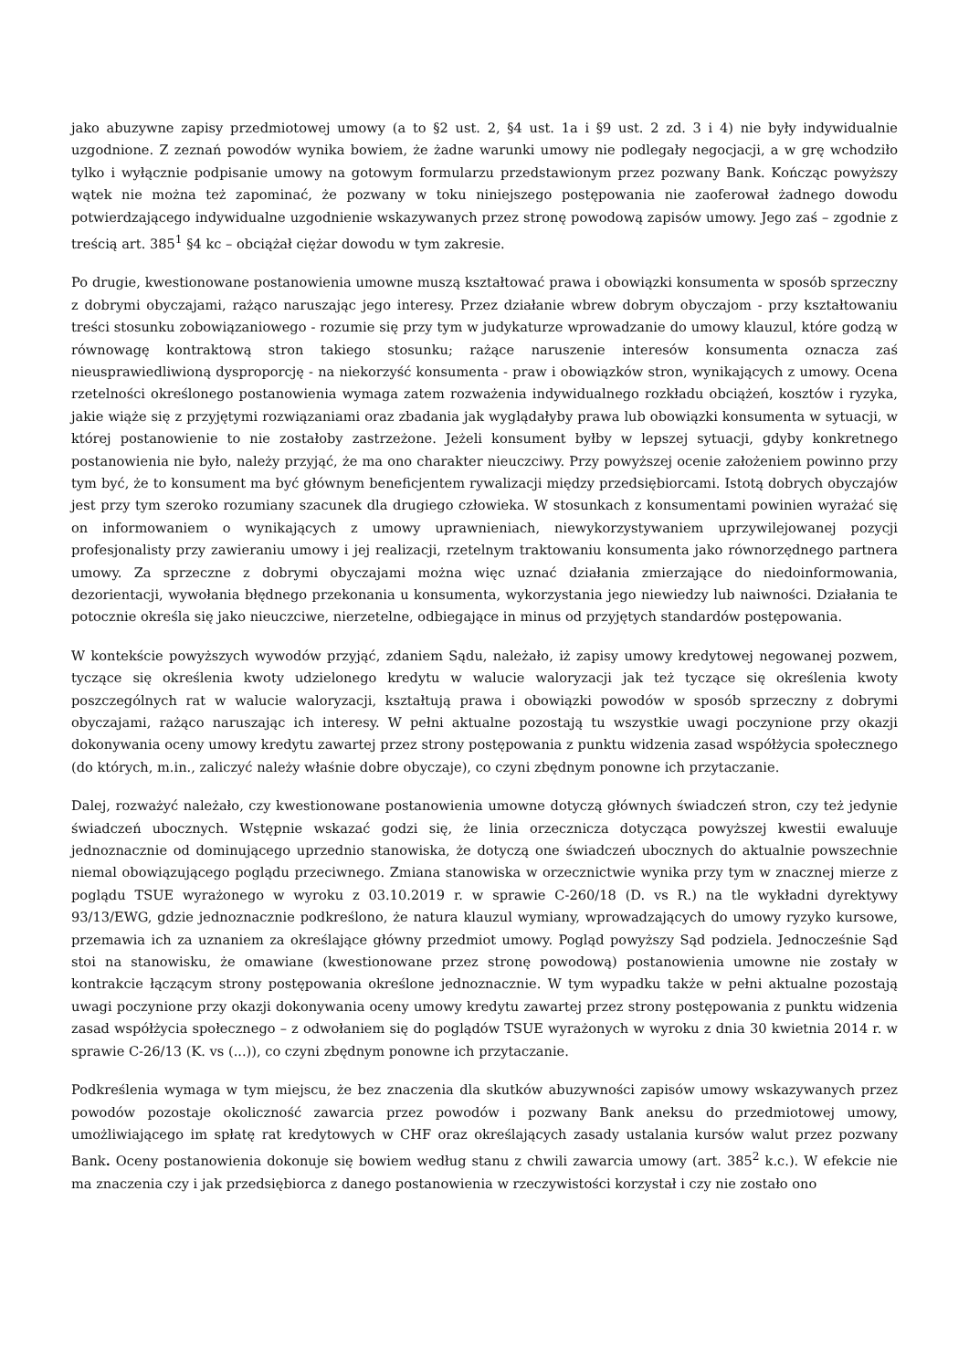jako abuzywne zapisy przedmiotowej umowy (a to §2 ust. 2, §4 ust. 1a i §9 ust. 2 zd. 3 i 4) nie były indywidualnie uzgodnione. Z zeznań powodów wynika bowiem, że żadne warunki umowy nie podlegały negocjacji, a w grę wchodziło tylko i wyłącznie podpisanie umowy na gotowym formularzu przedstawionym przez pozwany Bank. Kończąc powyższy wątek nie można też zapominać, że pozwany w toku niniejszego postępowania nie zaoferował żadnego dowodu potwierdzającego indywidualne uzgodnienie wskazywanych przez stronę powodową zapisów umowy. Jego zaś – zgodnie z treścią art. 385<sup>1</sup> §4 kc – obciążał ciężar dowodu w tym zakresie.
Po drugie, kwestionowane postanowienia umowne muszą kształtować prawa i obowiązki konsumenta w sposób sprzeczny z dobrymi obyczajami, rażąco naruszając jego interesy. Przez działanie wbrew dobrym obyczajom - przy kształtowaniu treści stosunku zobowiązaniowego - rozumie się przy tym w judykaturze wprowadzanie do umowy klauzul, które godzą w równowagę kontraktową stron takiego stosunku; rażące naruszenie interesów konsumenta oznacza zaś nieusprawiedliwioną dysproporcję - na niekorzyść konsumenta - praw i obowiązków stron, wynikających z umowy. Ocena rzetelności określonego postanowienia wymaga zatem rozważenia indywidualnego rozkładu obciążeń, kosztów i ryzyka, jakie wiąże się z przyjętymi rozwiązaniami oraz zbadania jak wyglądałyby prawa lub obowiązki konsumenta w sytuacji, w której postanowienie to nie zostałoby zastrzeżone. Jeżeli konsument byłby w lepszej sytuacji, gdyby konkretnego postanowienia nie było, należy przyjąć, że ma ono charakter nieuczciwy. Przy powyższej ocenie założeniem powinno przy tym być, że to konsument ma być głównym beneficjentem rywalizacji między przedsiębiorcami. Istotą dobrych obyczajów jest przy tym szeroko rozumiany szacunek dla drugiego człowieka. W stosunkach z konsumentami powinien wyrażać się on informowaniem o wynikających z umowy uprawnieniach, niewykorzystywaniem uprzywilejowanej pozycji profesjonalisty przy zawieraniu umowy i jej realizacji, rzetelnym traktowaniu konsumenta jako równorzędnego partnera umowy. Za sprzeczne z dobrymi obyczajami można więc uznać działania zmierzające do niedoinformowania, dezorientacji, wywołania błędnego przekonania u konsumenta, wykorzystania jego niewiedzy lub naiwności. Działania te potocznie określa się jako nieuczciwe, nierzetelne, odbiegające in minus od przyjętych standardów postępowania.
W kontekście powyższych wywodów przyjąć, zdaniem Sądu, należało, iż zapisy umowy kredytowej negowanej pozwem, tyczące się określenia kwoty udzielonego kredytu w walucie waloryzacji jak też tyczące się określenia kwoty poszczególnych rat w walucie waloryzacji, kształtują prawa i obowiązki powodów w sposób sprzeczny z dobrymi obyczajami, rażąco naruszając ich interesy. W pełni aktualne pozostają tu wszystkie uwagi poczynione przy okazji dokonywania oceny umowy kredytu zawartej przez strony postępowania z punktu widzenia zasad współżycia społecznego (do których, m.in., zaliczyć należy właśnie dobre obyczaje), co czyni zbędnym ponowne ich przytaczanie.
Dalej, rozważyć należało, czy kwestionowane postanowienia umowne dotyczą głównych świadczeń stron, czy też jedynie świadczeń ubocznych. Wstępnie wskazać godzi się, że linia orzecznicza dotycząca powyższej kwestii ewaluuje jednoznacznie od dominującego uprzednio stanowiska, że dotyczą one świadczeń ubocznych do aktualnie powszechnie niemal obowiązującego poglądu przeciwnego. Zmiana stanowiska w orzecznictwie wynika przy tym w znacznej mierze z poglądu TSUE wyrażonego w wyroku z 03.10.2019 r. w sprawie C-260/18 (D. vs R.) na tle wykładni dyrektywy 93/13/EWG, gdzie jednoznacznie podkreślono, że natura klauzul wymiany, wprowadzających do umowy ryzyko kursowe, przemawia ich za uznaniem za określające główny przedmiot umowy. Pogląd powyższy Sąd podziela. Jednocześnie Sąd stoi na stanowisku, że omawiane (kwestionowane przez stronę powodową) postanowienia umowne nie zostały w kontrakcie łączącym strony postępowania określone jednoznacznie. W tym wypadku także w pełni aktualne pozostają uwagi poczynione przy okazji dokonywania oceny umowy kredytu zawartej przez strony postępowania z punktu widzenia zasad współżycia społecznego – z odwołaniem się do poglądów TSUE wyrażonych w wyroku z dnia 30 kwietnia 2014 r. w sprawie C-26/13 (K. vs (...)), co czyni zbędnym ponowne ich przytaczanie.
Podkreślenia wymaga w tym miejscu, że bez znaczenia dla skutków abuzywności zapisów umowy wskazywanych przez powodów pozostaje okoliczność zawarcia przez powodów i pozwany Bank aneksu do przedmiotowej umowy, umożliwiającego im spłatę rat kredytowych w CHF oraz określających zasady ustalania kursów walut przez pozwany Bank. Oceny postanowienia dokonuje się bowiem według stanu z chwili zawarcia umowy (art. 385<sup>2</sup> k.c.). W efekcie nie ma znaczenia czy i jak przedsiębiorca z danego postanowienia w rzeczywistości korzystał i czy nie zostało ono